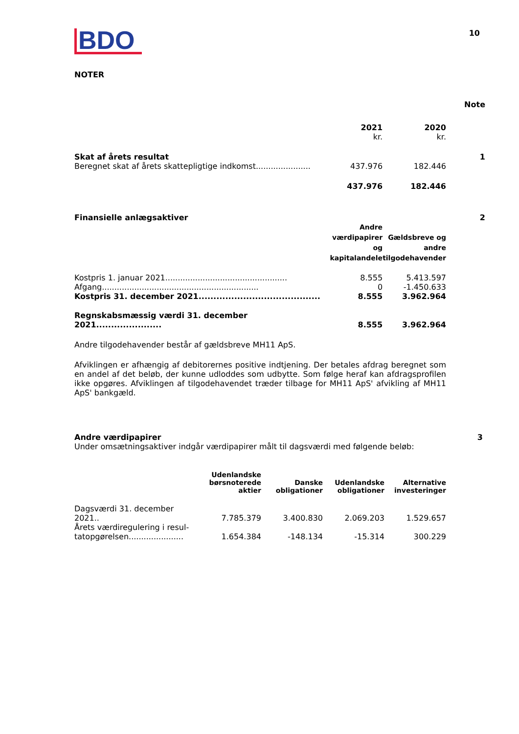BDO
10
NOTER
| | | | Note |
| | 2021 kr. | 2020 kr. | |
| Skat af årets resultat | | | 1 |
| Beregnet skat af årets skattepligtige indkomst...................... | 437.976 | 182.446 | |
| | 437.976 | 182.446 | |
| Finansielle anlægsaktiver | | | 2 |
| | Andre værdipapirer og kapitalandele | Gældsbreve og andre tilgodehavender | |
| Kostpris 1. januar 2021................................................. | 8.555 | 5.413.597 | |
| Afgang............................................................... | 0 | -1.450.633 | |
| Kostpris 31. december 2021......................................... | 8.555 | 3.962.964 | |
| Regnskabsmæssig værdi 31. december 2021...................... | 8.555 | 3.962.964 | |
Andre tilgodehavender består af gældsbreve MH11 ApS.
Afviklingen er afhængig af debitorernes positive indtjening. Der betales afdrag beregnet som en andel af det beløb, der kunne udloddes som udbytte. Som følge heraf kan afdragsprofilen ikke opgøres. Afviklingen af tilgodehavendet træder tilbage for MH11 ApS' afvikling af MH11 ApS' bankgæld.
Andre værdipapirer 3
Under omsætningsaktiver indgår værdipapirer målt til dagsværdi med følgende beløb:
| | Udenlandske børsnoterede aktier | Danske obligationer | Udenlandske obligationer | Alternative investeringer |
| Dagsværdi 31. december 2021.. | 7.785.379 | 3.400.830 | 2.069.203 | 1.529.657 |
| Årets værdiregulering i resul-tatopgørelsen...................... | 1.654.384 | -148.134 | -15.314 | 300.229 |